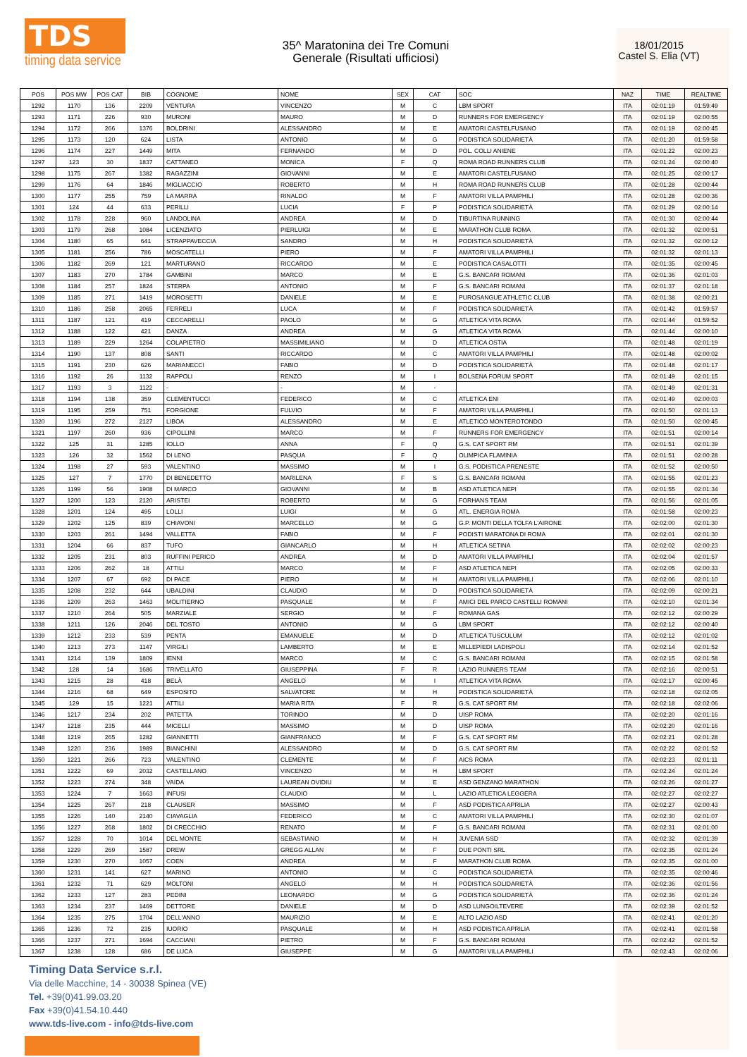TDS
timing data service
35^ Maratonina dei Tre Comuni
Generale (Risultati ufficiosi)
18/01/2015
Castel S. Elia (VT)
| POS | POS MW | POS CAT | BIB | COGNOME | NOME | SEX | CAT | SOC | NAZ | TIME | REALTIME |
| --- | --- | --- | --- | --- | --- | --- | --- | --- | --- | --- | --- |
| 1292 | 1170 | 136 | 2209 | VENTURA | VINCENZO | M | C | LBM SPORT | ITA | 02:01:19 | 01:59:49 |
| 1293 | 1171 | 226 | 930 | MURONI | MAURO | M | D | RUNNERS FOR EMERGENCY | ITA | 02:01:19 | 02:00:55 |
| 1294 | 1172 | 266 | 1376 | BOLDRINI | ALESSANDRO | M | E | AMATORI CASTELFUSANO | ITA | 02:01:19 | 02:00:45 |
| 1295 | 1173 | 120 | 624 | LISTA | ANTONIO | M | G | PODISTICA SOLIDARIETÀ | ITA | 02:01:20 | 01:59:58 |
| 1296 | 1174 | 227 | 1449 | MITA | FERNANDO | M | D | POL. COLLI ANIENE | ITA | 02:01:22 | 02:00:23 |
| 1297 | 123 | 30 | 1837 | CATTANEO | MONICA | F | Q | ROMA ROAD RUNNERS CLUB | ITA | 02:01:24 | 02:00:40 |
| 1298 | 1175 | 267 | 1382 | RAGAZZINI | GIOVANNI | M | E | AMATORI CASTELFUSANO | ITA | 02:01:25 | 02:00:17 |
| 1299 | 1176 | 64 | 1846 | MIGLIACCIO | ROBERTO | M | H | ROMA ROAD RUNNERS CLUB | ITA | 02:01:28 | 02:00:44 |
| 1300 | 1177 | 255 | 759 | LA MARRA | RINALDO | M | F | AMATORI VILLA PAMPHILI | ITA | 02:01:28 | 02:00:36 |
| 1301 | 124 | 44 | 633 | PERILLI | LUCIA | F | P | PODISTICA SOLIDARIETÀ | ITA | 02:01:29 | 02:00:14 |
| 1302 | 1178 | 228 | 960 | LANDOLINA | ANDREA | M | D | TIBURTINA RUNNING | ITA | 02:01:30 | 02:00:44 |
| 1303 | 1179 | 268 | 1084 | LICENZIATO | PIERLUIGI | M | E | MARATHON CLUB ROMA | ITA | 02:01:32 | 02:00:51 |
| 1304 | 1180 | 65 | 641 | STRAPPAVECCIA | SANDRO | M | H | PODISTICA SOLIDARIETÀ | ITA | 02:01:32 | 02:00:12 |
| 1305 | 1181 | 256 | 786 | MOSCATELLI | PIERO | M | F | AMATORI VILLA PAMPHILI | ITA | 02:01:32 | 02:01:13 |
| 1306 | 1182 | 269 | 121 | MARTURANO | RICCARDO | M | E | PODISTICA CASALOTTI | ITA | 02:01:35 | 02:00:45 |
| 1307 | 1183 | 270 | 1784 | GAMBINI | MARCO | M | E | G.S. BANCARI ROMANI | ITA | 02:01:36 | 02:01:03 |
| 1308 | 1184 | 257 | 1824 | STERPA | ANTONIO | M | F | G.S. BANCARI ROMANI | ITA | 02:01:37 | 02:01:18 |
| 1309 | 1185 | 271 | 1419 | MOROSETTI | DANIELE | M | E | PUROSANGUE ATHLETIC CLUB | ITA | 02:01:38 | 02:00:21 |
| 1310 | 1186 | 258 | 2065 | FERRELI | LUCA | M | F | PODISTICA SOLIDARIETÀ | ITA | 02:01:42 | 01:59:57 |
| 1311 | 1187 | 121 | 419 | CECCARELLI | PAOLO | M | G | ATLETICA VITA ROMA | ITA | 02:01:44 | 01:59:52 |
| 1312 | 1188 | 122 | 421 | DANZA | ANDREA | M | G | ATLETICA VITA ROMA | ITA | 02:01:44 | 02:00:10 |
| 1313 | 1189 | 229 | 1264 | COLAPIETRO | MASSIMILIANO | M | D | ATLETICA OSTIA | ITA | 02:01:48 | 02:01:19 |
| 1314 | 1190 | 137 | 808 | SANTI | RICCARDO | M | C | AMATORI VILLA PAMPHILI | ITA | 02:01:48 | 02:00:02 |
| 1315 | 1191 | 230 | 626 | MARIANECCI | FABIO | M | D | PODISTICA SOLIDARIETÀ | ITA | 02:01:48 | 02:01:17 |
| 1316 | 1192 | 26 | 1132 | RAPPOLI | RENZO | M | I | BOLSENA FORUM SPORT | ITA | 02:01:49 | 02:01:15 |
| 1317 | 1193 | 3 | 1122 | - | - | M | - | | ITA | 02:01:49 | 02:01:31 |
| 1318 | 1194 | 138 | 359 | CLEMENTUCCI | FEDERICO | M | C | ATLETICA ENI | ITA | 02:01:49 | 02:00:03 |
| 1319 | 1195 | 259 | 751 | FORGIONE | FULVIO | M | F | AMATORI VILLA PAMPHILI | ITA | 02:01:50 | 02:01:13 |
| 1320 | 1196 | 272 | 2127 | LIBOA | ALESSANDRO | M | E | ATLETICO MONTEROTONDO | ITA | 02:01:50 | 02:00:45 |
| 1321 | 1197 | 260 | 936 | CIPOLLINI | MARCO | M | F | RUNNERS FOR EMERGENCY | ITA | 02:01:51 | 02:00:14 |
| 1322 | 125 | 31 | 1285 | IOLLO | ANNA | F | Q | G.S. CAT SPORT RM | ITA | 02:01:51 | 02:01:39 |
| 1323 | 126 | 32 | 1562 | DI LENO | PASQUA | F | Q | OLIMPICA FLAMINIA | ITA | 02:01:51 | 02:00:28 |
| 1324 | 1198 | 27 | 593 | VALENTINO | MASSIMO | M | I | G.S. PODISTICA PRENESTE | ITA | 02:01:52 | 02:00:50 |
| 1325 | 127 | 7 | 1770 | DI BENEDETTO | MARILENA | F | S | G.S. BANCARI ROMANI | ITA | 02:01:55 | 02:01:23 |
| 1326 | 1199 | 56 | 1908 | DI MARCO | GIOVANNI | M | B | ASD ATLETICA NEPI | ITA | 02:01:55 | 02:01:34 |
| 1327 | 1200 | 123 | 2120 | ARISTEI | ROBERTO | M | G | FORHANS TEAM | ITA | 02:01:56 | 02:01:05 |
| 1328 | 1201 | 124 | 495 | LOLLI | LUIGI | M | G | ATL. ENERGIA ROMA | ITA | 02:01:58 | 02:00:23 |
| 1329 | 1202 | 125 | 839 | CHIAVONI | MARCELLO | M | G | G.P. MONTI DELLA TOLFA L'AIRONE | ITA | 02:02:00 | 02:01:30 |
| 1330 | 1203 | 261 | 1494 | VALLETTA | FABIO | M | F | PODISTI MARATONA DI ROMA | ITA | 02:02:01 | 02:01:30 |
| 1331 | 1204 | 66 | 837 | TUFO | GIANCARLO | M | H | ATLETICA SETINA | ITA | 02:02:02 | 02:00:23 |
| 1332 | 1205 | 231 | 803 | RUFFINI PERICO | ANDREA | M | D | AMATORI VILLA PAMPHILI | ITA | 02:02:04 | 02:01:57 |
| 1333 | 1206 | 262 | 18 | ATTILI | MARCO | M | F | ASD ATLETICA NEPI | ITA | 02:02:05 | 02:00:33 |
| 1334 | 1207 | 67 | 692 | DI PACE | PIERO | M | H | AMATORI VILLA PAMPHILI | ITA | 02:02:06 | 02:01:10 |
| 1335 | 1208 | 232 | 644 | UBALDINI | CLAUDIO | M | D | PODISTICA SOLIDARIETÀ | ITA | 02:02:09 | 02:00:21 |
| 1336 | 1209 | 263 | 1463 | MOLITIERNO | PASQUALE | M | F | AMICI DEL PARCO CASTELLI ROMANI | ITA | 02:02:10 | 02:01:34 |
| 1337 | 1210 | 264 | 505 | MARZIALE | SERGIO | M | F | ROMANA GAS | ITA | 02:02:12 | 02:00:29 |
| 1338 | 1211 | 126 | 2046 | DEL TOSTO | ANTONIO | M | G | LBM SPORT | ITA | 02:02:12 | 02:00:40 |
| 1339 | 1212 | 233 | 539 | PENTA | EMANUELE | M | D | ATLETICA TUSCULUM | ITA | 02:02:12 | 02:01:02 |
| 1340 | 1213 | 273 | 1147 | VIRGILI | LAMBERTO | M | E | MILLEPIEDI LADISPOLI | ITA | 02:02:14 | 02:01:52 |
| 1341 | 1214 | 139 | 1809 | IENNI | MARCO | M | C | G.S. BANCARI ROMANI | ITA | 02:02:15 | 02:01:58 |
| 1342 | 128 | 14 | 1686 | TRIVELLATO | GIUSEPPINA | F | R | LAZIO RUNNERS TEAM | ITA | 02:02:16 | 02:00:51 |
| 1343 | 1215 | 28 | 418 | BELÀ | ANGELO | M | I | ATLETICA VITA ROMA | ITA | 02:02:17 | 02:00:45 |
| 1344 | 1216 | 68 | 649 | ESPOSITO | SALVATORE | M | H | PODISTICA SOLIDARIETÀ | ITA | 02:02:18 | 02:02:05 |
| 1345 | 129 | 15 | 1221 | ATTILI | MARIA RITA | F | R | G.S. CAT SPORT RM | ITA | 02:02:18 | 02:02:06 |
| 1346 | 1217 | 234 | 202 | PATETTA | TORINDO | M | D | UISP ROMA | ITA | 02:02:20 | 02:01:16 |
| 1347 | 1218 | 235 | 444 | MICELLI | MASSIMO | M | D | UISP ROMA | ITA | 02:02:20 | 02:01:16 |
| 1348 | 1219 | 265 | 1282 | GIANNETTI | GIANFRANCO | M | F | G.S. CAT SPORT RM | ITA | 02:02:21 | 02:01:28 |
| 1349 | 1220 | 236 | 1989 | BIANCHINI | ALESSANDRO | M | D | G.S. CAT SPORT RM | ITA | 02:02:22 | 02:01:52 |
| 1350 | 1221 | 266 | 723 | VALENTINO | CLEMENTE | M | F | AICS ROMA | ITA | 02:02:23 | 02:01:11 |
| 1351 | 1222 | 69 | 2032 | CASTELLANO | VINCENZO | M | H | LBM SPORT | ITA | 02:02:24 | 02:01:24 |
| 1352 | 1223 | 274 | 348 | VAIDA | LAUREAN OVIDIU | M | E | ASD GENZANO MARATHON | ITA | 02:02:26 | 02:01:27 |
| 1353 | 1224 | 7 | 1663 | INFUSI | CLAUDIO | M | L | LAZIO ATLETICA LEGGERA | ITA | 02:02:27 | 02:02:27 |
| 1354 | 1225 | 267 | 218 | CLAUSER | MASSIMO | M | F | ASD PODISTICA APRILIA | ITA | 02:02:27 | 02:00:43 |
| 1355 | 1226 | 140 | 2140 | CIAVAGLIA | FEDERICO | M | C | AMATORI VILLA PAMPHILI | ITA | 02:02:30 | 02:01:07 |
| 1356 | 1227 | 268 | 1802 | DI CRECCHIO | RENATO | M | F | G.S. BANCARI ROMANI | ITA | 02:02:31 | 02:01:00 |
| 1357 | 1228 | 70 | 1014 | DEL MONTE | SEBASTIANO | M | H | JUVENIA SSD | ITA | 02:02:32 | 02:01:39 |
| 1358 | 1229 | 269 | 1587 | DREW | GREGG ALLAN | M | F | DUE PONTI SRL | ITA | 02:02:35 | 02:01:24 |
| 1359 | 1230 | 270 | 1057 | COEN | ANDREA | M | F | MARATHON CLUB ROMA | ITA | 02:02:35 | 02:01:00 |
| 1360 | 1231 | 141 | 627 | MARINO | ANTONIO | M | C | PODISTICA SOLIDARIETÀ | ITA | 02:02:35 | 02:00:46 |
| 1361 | 1232 | 71 | 629 | MOLTONI | ANGELO | M | H | PODISTICA SOLIDARIETÀ | ITA | 02:02:36 | 02:01:56 |
| 1362 | 1233 | 127 | 283 | PEDINI | LEONARDO | M | G | PODISTICA SOLIDARIETÀ | ITA | 02:02:36 | 02:01:24 |
| 1363 | 1234 | 237 | 1469 | DETTORE | DANIELE | M | D | ASD LUNGOILTEVERE | ITA | 02:02:39 | 02:01:52 |
| 1364 | 1235 | 275 | 1704 | DELL'ANNO | MAURIZIO | M | E | ALTO LAZIO ASD | ITA | 02:02:41 | 02:01:20 |
| 1365 | 1236 | 72 | 235 | IUORIO | PASQUALE | M | H | ASD PODISTICA APRILIA | ITA | 02:02:41 | 02:01:58 |
| 1366 | 1237 | 271 | 1694 | CACCIANI | PIETRO | M | F | G.S. BANCARI ROMANI | ITA | 02:02:42 | 02:01:52 |
| 1367 | 1238 | 128 | 686 | DE LUCA | GIUSEPPE | M | G | AMATORI VILLA PAMPHILI | ITA | 02:02:43 | 02:02:06 |
Timing Data Service s.r.l.
Via delle Macchine, 14 - 30038 Spinea (VE)
Tel. +39(0)41.99.03.20
Fax +39(0)41.54.10.440
www.tds-live.com - info@tds-live.com